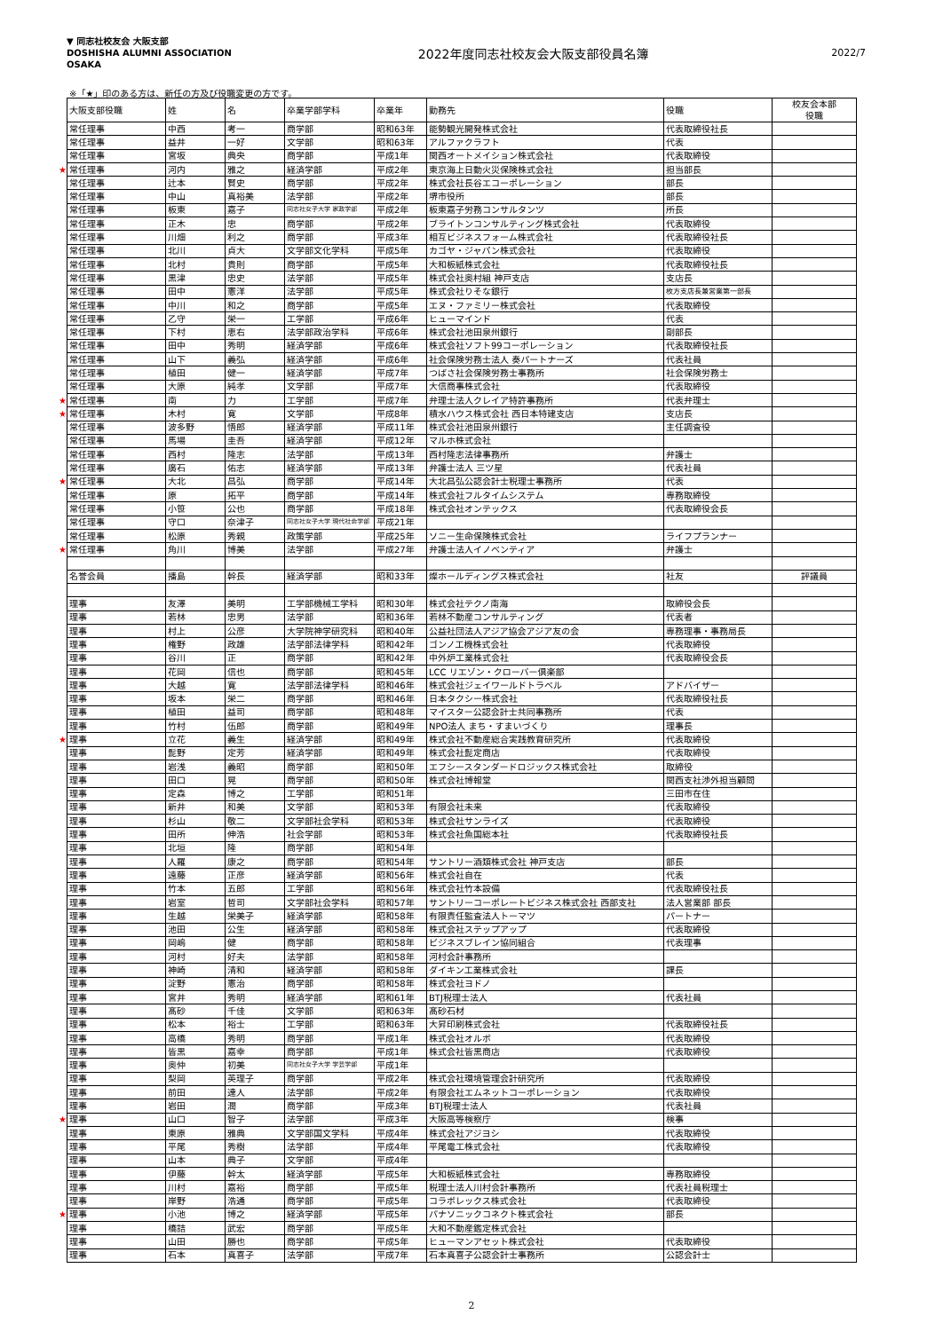▼ 同志社校友会 大阪支部
DOSHISHA ALUMNI ASSOCIATION OSAKA
2022年度同志社校友会大阪支部役員名簿
2022/7
※「★」印のある方は、新任の方及び役職変更の方です。
| | 大阪支部役職 | 姓 | 名 | 卒業学部学科 | 卒業年 | 勤務先 | 役職 | 校友会本部 役職 |
| | 常任理事 | 中西 | 考一 | 商学部 | 昭和63年 | 能勢観光開発株式会社 | 代表取締役社長 | |
| | 常任理事 | 益井 | 一好 | 文学部 | 昭和63年 | アルファクラフト | 代表 | |
| | 常任理事 | 宮坂 | 典央 | 商学部 | 平成1年 | 関西オートメイション株式会社 | 代表取締役 | |
| ★ | 常任理事 | 河内 | 雅之 | 経済学部 | 平成2年 | 東京海上日動火災保険株式会社 | 担当部長 | |
| | 常任理事 | 辻本 | 賢史 | 商学部 | 平成2年 | 株式会社長谷エコーポレーション | 部長 | |
| | 常任理事 | 中山 | 真裕美 | 法学部 | 平成2年 | 堺市役所 | 部長 | |
| | 常任理事 | 板東 | 嘉子 | 同志社女子大学 家政学部 | 平成2年 | 板東嘉子労務コンサルタンツ | 所長 | |
| | 常任理事 | 正木 | 忠 | 商学部 | 平成2年 | ブライトンコンサルティング株式会社 | 代表取締役 | |
| | 常任理事 | 川畑 | 利之 | 商学部 | 平成3年 | 相互ビジネスフォーム株式会社 | 代表取締役社長 | |
| | 常任理事 | 北川 | 貞大 | 文学部文化学科 | 平成5年 | カゴヤ・ジャパン株式会社 | 代表取締役 | |
| | 常任理事 | 北村 | 貴則 | 商学部 | 平成5年 | 大和板紙株式会社 | 代表取締役社長 | |
| | 常任理事 | 黒津 | 忠史 | 法学部 | 平成5年 | 株式会社奥村組 神戸支店 | 支店長 | |
| | 常任理事 | 田中 | 憲洋 | 法学部 | 平成5年 | 株式会社りそな銀行 | 枚方支店長兼営業第一部長 | |
| | 常任理事 | 中川 | 和之 | 商学部 | 平成5年 | エヌ・ファミリー株式会社 | 代表取締役 | |
| | 常任理事 | 乙守 | 栄一 | 工学部 | 平成6年 | ヒューマインド | 代表 | |
| | 常任理事 | 下村 | 恵右 | 法学部政治学科 | 平成6年 | 株式会社池田泉州銀行 | 副部長 | |
| | 常任理事 | 田中 | 秀明 | 経済学部 | 平成6年 | 株式会社ソフト99コーポレーション | 代表取締役社長 | |
| | 常任理事 | 山下 | 義弘 | 経済学部 | 平成6年 | 社会保険労務士法人 奏パートナーズ | 代表社員 | |
| | 常任理事 | 植田 | 健一 | 経済学部 | 平成7年 | つばさ社会保険労務士事務所 | 社会保険労務士 | |
| | 常任理事 | 大原 | 純孝 | 文学部 | 平成7年 | 大信商事株式会社 | 代表取締役 | |
| ★ | 常任理事 | 南 | 力 | 工学部 | 平成7年 | 弁理士法人クレイア特許事務所 | 代表弁理士 | |
| ★ | 常任理事 | 木村 | 寛 | 文学部 | 平成8年 | 積水ハウス株式会社 西日本特建支店 | 支店長 | |
| | 常任理事 | 波多野 | 悟郎 | 経済学部 | 平成11年 | 株式会社池田泉州銀行 | 主任調査役 | |
| | 常任理事 | 馬場 | 圭吾 | 経済学部 | 平成12年 | マルホ株式会社 | | |
| | 常任理事 | 西村 | 隆志 | 法学部 | 平成13年 | 西村隆志法律事務所 | 弁護士 | |
| | 常任理事 | 廣石 | 佑志 | 経済学部 | 平成13年 | 弁護士法人 三ツ星 | 代表社員 | |
| ★ | 常任理事 | 大北 | 昌弘 | 商学部 | 平成14年 | 大北昌弘公認会計士税理士事務所 | 代表 | |
| | 常任理事 | 原 | 拓平 | 商学部 | 平成14年 | 株式会社フルタイムシステム | 専務取締役 | |
| | 常任理事 | 小笹 | 公也 | 商学部 | 平成18年 | 株式会社オンテックス | 代表取締役会長 | |
| | 常任理事 | 守口 | 奈津子 | 同志社女子大学 現代社会学部 | 平成21年 | | | |
| | 常任理事 | 松原 | 秀親 | 政策学部 | 平成25年 | ソニー生命保険株式会社 | ライフプランナー | |
| ★ | 常任理事 | 角川 | 博美 | 法学部 | 平成27年 | 弁護士法人イノベンティア | 弁護士 | |
| | 名誉会員 | 播島 | 幹長 | 経済学部 | 昭和33年 | 燦ホールディングス株式会社 | 社友 | 評議員 |
| | 理事 | 友澤 | 美明 | 工学部機械工学科 | 昭和30年 | 株式会社テクノ南海 | 取締役会長 | |
| | 理事 | 若林 | 忠男 | 法学部 | 昭和36年 | 若林不動産コンサルティング | 代表者 | |
| | 理事 | 村上 | 公彦 | 大学院神学研究科 | 昭和40年 | 公益社団法人アジア協会アジア友の会 | 専務理事・事務局長 | |
| | 理事 | 権野 | 政雄 | 法学部法律学科 | 昭和42年 | ゴンノ工機株式会社 | 代表取締役 | |
| | 理事 | 谷川 | 正 | 商学部 | 昭和42年 | 中外炉工業株式会社 | 代表取締役会長 | |
| | 理事 | 花岡 | 信也 | 商学部 | 昭和45年 | LCC リエゾン・クローバー倶楽部 | | |
| | 理事 | 大越 | 寛 | 法学部法律学科 | 昭和46年 | 株式会社ジェイワールドトラベル | アドバイザー | |
| | 理事 | 坂本 | 栄二 | 商学部 | 昭和46年 | 日本タクシー株式会社 | 代表取締役社長 | |
| | 理事 | 植田 | 益司 | 商学部 | 昭和48年 | マイスター公認会計士共同事務所 | 代表 | |
| | 理事 | 竹村 | 伍郎 | 商学部 | 昭和49年 | NPO法人 まち・すまいづくり | 理事長 | |
| ★ | 理事 | 立花 | 義生 | 経済学部 | 昭和49年 | 株式会社不動産総合実践教育研究所 | 代表取締役 | |
| | 理事 | 髭野 | 定芳 | 経済学部 | 昭和49年 | 株式会社髭定商店 | 代表取締役 | |
| | 理事 | 岩浅 | 義昭 | 商学部 | 昭和50年 | エフシースタンダードロジックス株式会社 | 取締役 | |
| | 理事 | 田口 | 晃 | 商学部 | 昭和50年 | 株式会社博報堂 | 関西支社渉外担当顧問 | |
| | 理事 | 定森 | 博之 | 工学部 | 昭和51年 | | 三田市在住 | |
| | 理事 | 新井 | 和美 | 文学部 | 昭和53年 | 有限会社未来 | 代表取締役 | |
| | 理事 | 杉山 | 敬二 | 文学部社会学科 | 昭和53年 | 株式会社サンライズ | 代表取締役 | |
| | 理事 | 田所 | 伸浩 | 社会学部 | 昭和53年 | 株式会社魚国総本社 | 代表取締役社長 | |
| | 理事 | 北垣 | 隆 | 商学部 | 昭和54年 | | | |
| | 理事 | 人羅 | 康之 | 商学部 | 昭和54年 | サントリー酒類株式会社 神戸支店 | 部長 | |
| | 理事 | 遠藤 | 正彦 | 経済学部 | 昭和56年 | 株式会社自在 | 代表 | |
| | 理事 | 竹本 | 五郎 | 工学部 | 昭和56年 | 株式会社竹本設備 | 代表取締役社長 | |
| | 理事 | 岩室 | 哲司 | 文学部社会学科 | 昭和57年 | サントリーコーポレートビジネス株式会社 西部支社 | 法人営業部 部長 | |
| | 理事 | 生越 | 栄美子 | 経済学部 | 昭和58年 | 有限責任監査法人トーマツ | パートナー | |
| | 理事 | 池田 | 公生 | 経済学部 | 昭和58年 | 株式会社ステップアップ | 代表取締役 | |
| | 理事 | 岡嶋 | 健 | 商学部 | 昭和58年 | ビジネスブレイン協同組合 | 代表理事 | |
| | 理事 | 河村 | 好夫 | 法学部 | 昭和58年 | 河村会計事務所 | | |
| | 理事 | 神崎 | 清和 | 経済学部 | 昭和58年 | ダイキン工業株式会社 | 課長 | |
| | 理事 | 淀野 | 憲治 | 商学部 | 昭和58年 | 株式会社ヨドノ | | |
| | 理事 | 宮井 | 秀明 | 経済学部 | 昭和61年 | BTJ税理士法人 | 代表社員 | |
| | 理事 | 髙砂 | 千佳 | 文学部 | 昭和63年 | 髙砂石材 | | |
| | 理事 | 松本 | 裕士 | 工学部 | 昭和63年 | 大昇印刷株式会社 | 代表取締役社長 | |
| | 理事 | 高橋 | 秀明 | 商学部 | 平成1年 | 株式会社オルボ | 代表取締役 | |
| | 理事 | 皆黒 | 嘉幸 | 商学部 | 平成1年 | 株式会社皆黒商店 | 代表取締役 | |
| | 理事 | 奥仲 | 初美 | 同志社女子大学 学芸学部 | 平成1年 | | | |
| | 理事 | 梨岡 | 英理子 | 商学部 | 平成2年 | 株式会社環境管理会計研究所 | 代表取締役 | |
| | 理事 | 前田 | 達人 | 法学部 | 平成2年 | 有限会社エムネットコーポレーション | 代表取締役 | |
| | 理事 | 岩田 | 潤 | 商学部 | 平成3年 | BTJ税理士法人 | 代表社員 | |
| ★ | 理事 | 山口 | 智子 | 法学部 | 平成3年 | 大阪高等検察庁 | 検事 | |
| | 理事 | 東原 | 雅典 | 文学部国文学科 | 平成4年 | 株式会社アジヨシ | 代表取締役 | |
| | 理事 | 平尾 | 秀樹 | 法学部 | 平成4年 | 平尾電工株式会社 | 代表取締役 | |
| | 理事 | 山本 | 典子 | 文学部 | 平成4年 | | | |
| | 理事 | 伊藤 | 幹太 | 経済学部 | 平成5年 | 大和板紙株式会社 | 専務取締役 | |
| | 理事 | 川村 | 嘉裕 | 商学部 | 平成5年 | 税理士法人川村会計事務所 | 代表社員税理士 | |
| | 理事 | 岸野 | 浩通 | 商学部 | 平成5年 | コラボレックス株式会社 | 代表取締役 | |
| ★ | 理事 | 小池 | 博之 | 経済学部 | 平成5年 | パナソニックコネクト株式会社 | 部長 | |
| | 理事 | 橋詰 | 武宏 | 商学部 | 平成5年 | 大和不動産鑑定株式会社 | | |
| | 理事 | 山田 | 勝也 | 商学部 | 平成5年 | ヒューマンアセット株式会社 | 代表取締役 | |
| | 理事 | 石本 | 真喜子 | 法学部 | 平成7年 | 石本真喜子公認会計士事務所 | 公認会計士 | |
2